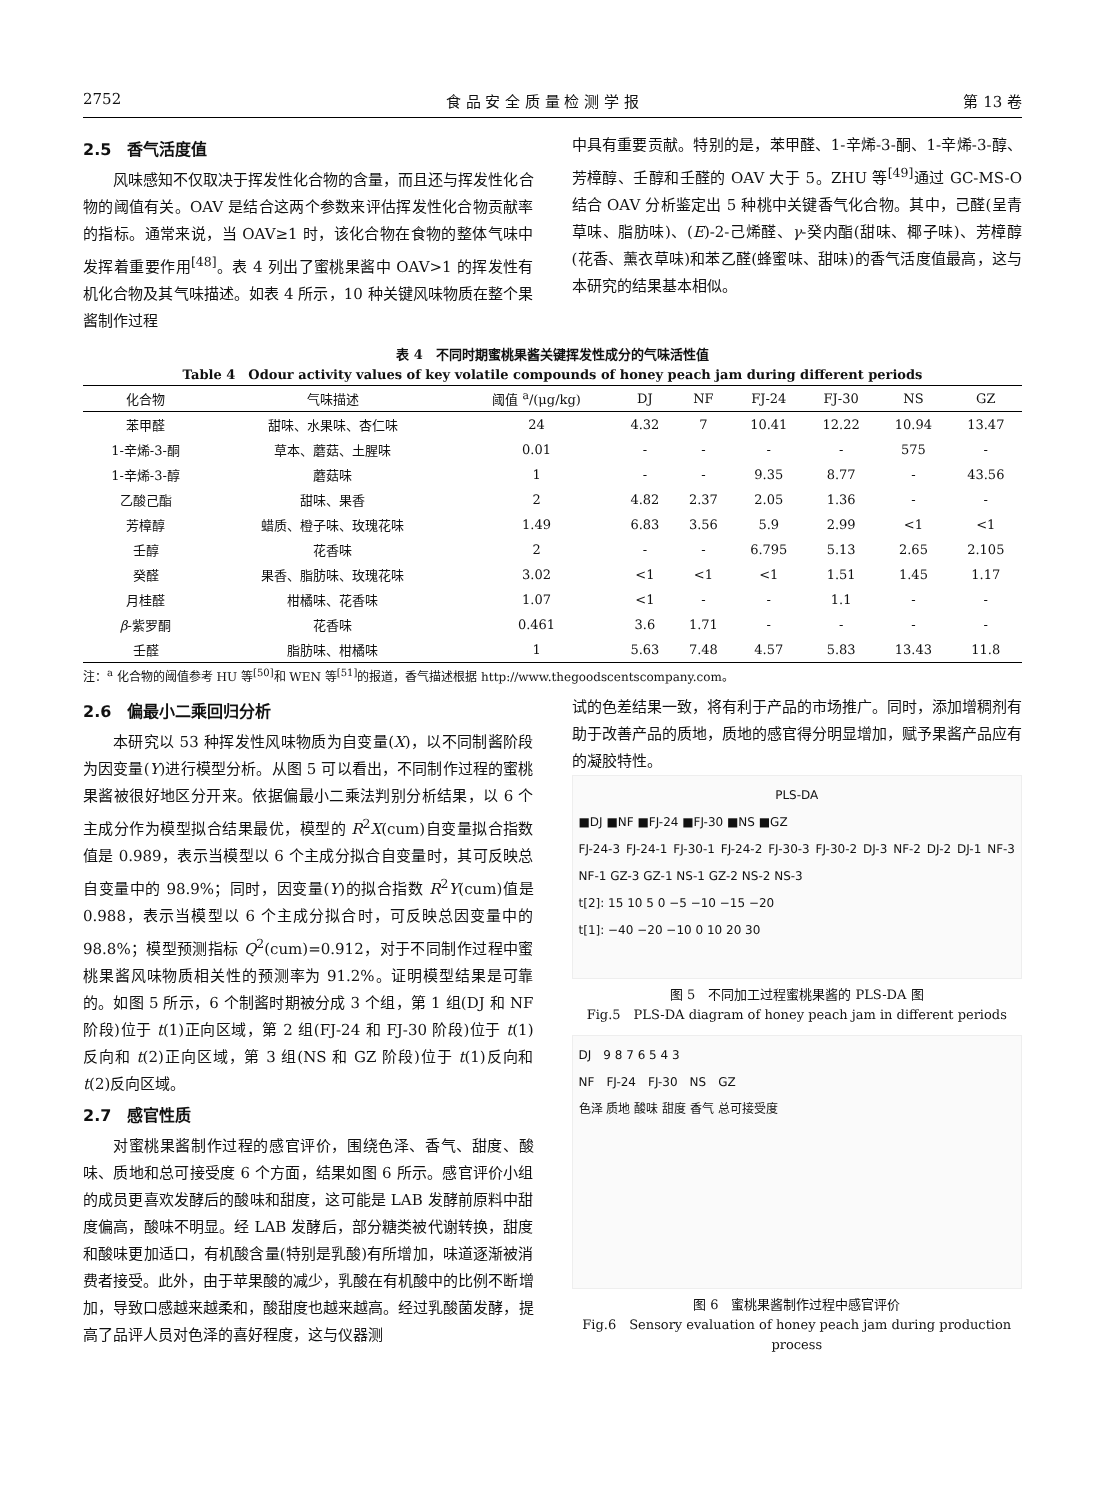2752 食 品 安 全 质 量 检 测 学 报 第 13 卷
2.5　香气活度值
风味感知不仅取决于挥发性化合物的含量，而且还与挥发性化合物的阈值有关。OAV 是结合这两个参数来评估挥发性化合物贡献率的指标。通常来说，当 OAV≥1 时，该化合物在食物的整体气味中发挥着重要作用<sup>[48]</sup>。表 4 列出了蜜桃果酱中 OAV>1 的挥发性有机化合物及其气味描述。如表 4 所示，10 种关键风味物质在整个果酱制作过程
中具有重要贡献。特别的是，苯甲醛、1-辛烯-3-酮、1-辛烯-3-醇、芳樟醇、壬醇和壬醛的 OAV 大于 5。ZHU 等<sup>[49]</sup>通过 GC-MS-O 结合 OAV 分析鉴定出 5 种桃中关键香气化合物。其中，己醛(呈青草味、脂肪味)、(E)-2-己烯醛、γ-癸内酯(甜味、椰子味)、芳樟醇(花香、薰衣草味)和苯乙醛(蜂蜜味、甜味)的香气活度值最高，这与本研究的结果基本相似。
表 4　不同时期蜜桃果酱关键挥发性成分的气味活性值
Table 4　Odour activity values of key volatile compounds of honey peach jam during different periods
| 化合物 | 气味描述 | 阈值 <sup>a</sup>/(μg/kg) | DJ | NF | FJ-24 | FJ-30 | NS | GZ |
| --- | --- | --- | --- | --- | --- | --- | --- | --- |
| 苯甲醛 | 甜味、水果味、杏仁味 | 24 | 4.32 | 7 | 10.41 | 12.22 | 10.94 | 13.47 |
| 1-辛烯-3-酮 | 草本、蘑菇、土腥味 | 0.01 | - | - | - | - | 575 | - |
| 1-辛烯-3-醇 | 蘑菇味 | 1 | - | - | 9.35 | 8.77 | - | 43.56 |
| 乙酸己酯 | 甜味、果香 | 2 | 4.82 | 2.37 | 2.05 | 1.36 | - | - |
| 芳樟醇 | 蜡质、橙子味、玫瑰花味 | 1.49 | 6.83 | 3.56 | 5.9 | 2.99 | <1 | <1 |
| 壬醇 | 花香味 | 2 | - | - | 6.795 | 5.13 | 2.65 | 2.105 |
| 癸醛 | 果香、脂肪味、玫瑰花味 | 3.02 | <1 | <1 | <1 | 1.51 | 1.45 | 1.17 |
| 月桂醛 | 柑橘味、花香味 | 1.07 | <1 | - | - | 1.1 | - | - |
| β -紫罗酮 | 花香味 | 0.461 | 3.6 | 1.71 | - | - | - | - |
| 壬醛 | 脂肪味、柑橘味 | 1 | 5.63 | 7.48 | 4.57 | 5.83 | 13.43 | 11.8 |
注：<sup>a</sup> 化合物的阈值参考 HU 等<sup>[50]</sup>和 WEN 等<sup>[51]</sup>的报道，香气描述根据 http://www.thegoodscentscompany.com。
2.6　偏最小二乘回归分析
本研究以 53 种挥发性风味物质为自变量(X)，以不同制酱阶段为因变量(Y)进行模型分析。从图 5 可以看出，不同制作过程的蜜桃果酱被很好地区分开来。依据偏最小二乘法判别分析结果，以 6 个主成分作为模型拟合结果最优，模型的 R<sup>2</sup>X(cum)自变量拟合指数值是 0.989，表示当模型以 6 个主成分拟合自变量时，其可反映总自变量中的 98.9%；同时，因变量(Y)的拟合指数 R<sup>2</sup>Y(cum)值是 0.988，表示当模型以 6 个主成分拟合时，可反映总因变量中的 98.8%；模型预测指标 Q<sup>2</sup>(cum)=0.912，对于不同制作过程中蜜桃果酱风味物质相关性的预测率为 91.2%。证明模型结果是可靠的。如图 5 所示，6 个制酱时期被分成 3 个组，第 1 组(DJ 和 NF 阶段)位于 t(1)正向区域，第 2 组(FJ-24 和 FJ-30 阶段)位于 t(1)反向和 t(2)正向区域，第 3 组(NS 和 GZ 阶段)位于 t(1)反向和 t(2)反向区域。
2.7　感官性质
对蜜桃果酱制作过程的感官评价，围绕色泽、香气、甜度、酸味、质地和总可接受度 6 个方面，结果如图 6 所示。感官评价小组的成员更喜欢发酵后的酸味和甜度，这可能是 LAB 发酵前原料中甜度偏高，酸味不明显。经 LAB 发酵后，部分糖类被代谢转换，甜度和酸味更加适口，有机酸含量(特别是乳酸)有所增加，味道逐渐被消费者接受。此外，由于苹果酸的减少，乳酸在有机酸中的比例不断增加，导致口感越来越柔和，酸甜度也越来越高。经过乳酸菌发酵，提高了品评人员对色泽的喜好程度，这与仪器测
试的色差结果一致，将有利于产品的市场推广。同时，添加增稠剂有助于改善产品的质地，质地的感官得分明显增加，赋予果酱产品应有的凝胶特性。
PLS-DA
■DJ ■NF ■FJ-24 ■FJ-30 ■NS ■GZ
FJ-24-3 FJ-24-1 FJ-30-1 FJ-24-2 FJ-30-3 FJ-30-2 DJ-3 NF-2 DJ-2 DJ-1 NF-3 NF-1 GZ-3 GZ-1 NS-1 GZ-2 NS-2 NS-3
t[2]: 15 10 5 0 −5 −10 −15 −20
t[1]: −40 −20 −10 0 10 20 30
图 5　不同加工过程蜜桃果酱的 PLS-DA 图
Fig.5　PLS-DA diagram of honey peach jam in different periods
DJ　9 8 7 6 5 4 3
NF　FJ-24　FJ-30　NS　GZ
色泽 质地 酸味 甜度 香气 总可接受度
图 6　蜜桃果酱制作过程中感官评价
Fig.6　Sensory evaluation of honey peach jam during production process